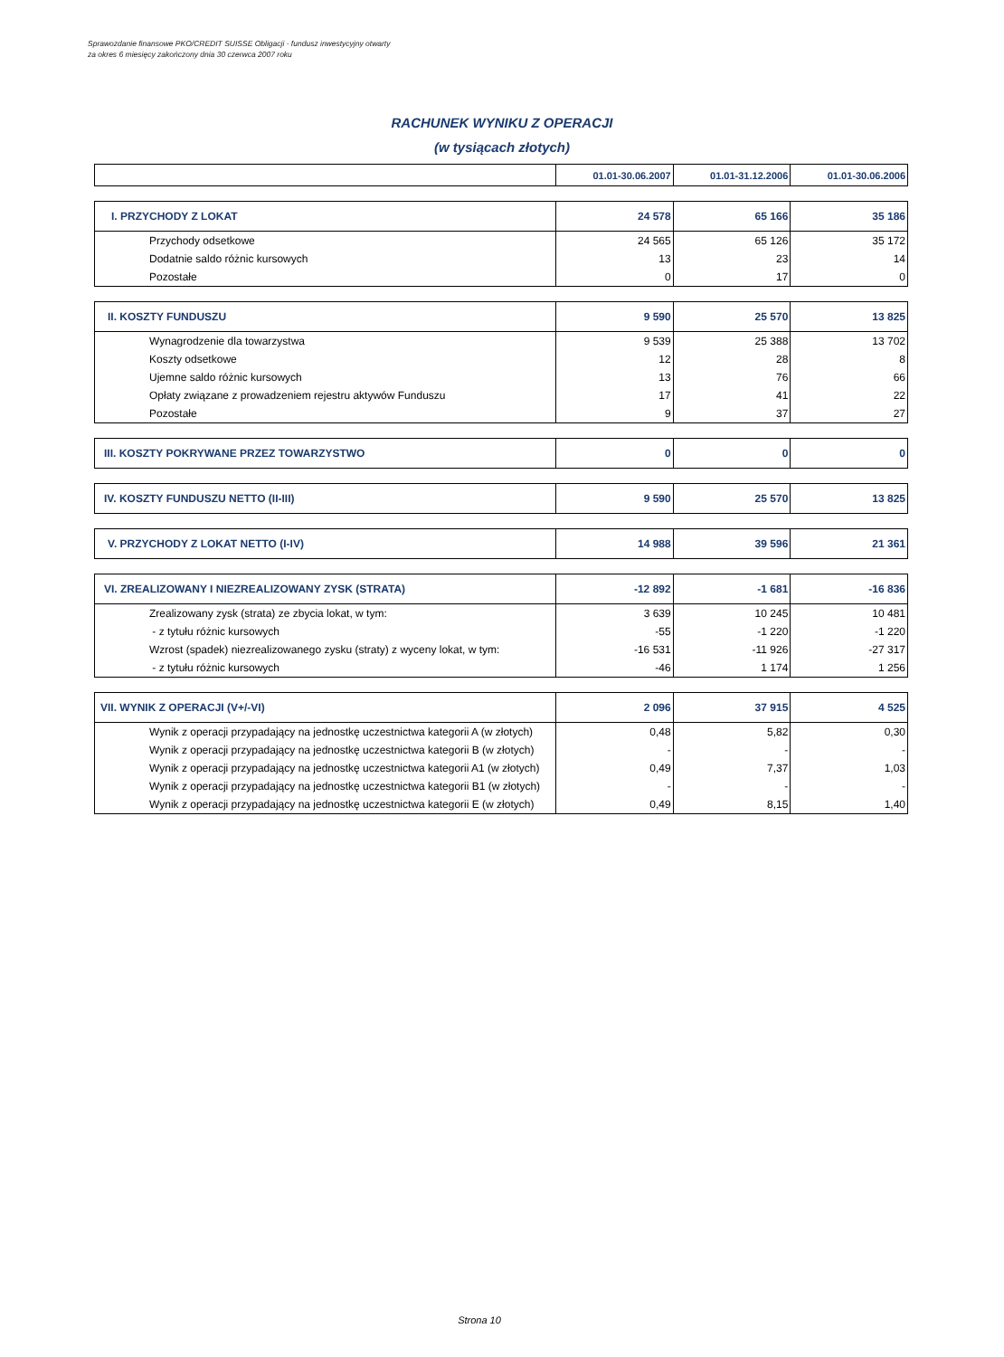Sprawozdanie finansowe PKO/CREDIT SUISSE Obligacji - fundusz inwestycyjny otwarty
za okres 6 miesięcy zakończony dnia 30 czerwca 2007 roku
RACHUNEK WYNIKU Z OPERACJI
(w tysiącach złotych)
| | 01.01-30.06.2007 | 01.01-31.12.2006 | 01.01-30.06.2006 |
| --- | --- | --- | --- |
| I. PRZYCHODY Z LOKAT | 24 578 | 65 166 | 35 186 |
| Przychody odsetkowe | 24 565 | 65 126 | 35 172 |
| Dodatnie saldo różnic kursowych | 13 | 23 | 14 |
| Pozostałe | 0 | 17 | 0 |
| II. KOSZTY FUNDUSZU | 9 590 | 25 570 | 13 825 |
| Wynagrodzenie dla towarzystwa | 9 539 | 25 388 | 13 702 |
| Koszty odsetkowe | 12 | 28 | 8 |
| Ujemne saldo różnic kursowych | 13 | 76 | 66 |
| Opłaty związane z prowadzeniem rejestru aktywów Funduszu | 17 | 41 | 22 |
| Pozostałe | 9 | 37 | 27 |
| III. KOSZTY POKRYWANE PRZEZ TOWARZYSTWO | 0 | 0 | 0 |
| IV. KOSZTY FUNDUSZU NETTO (II-III) | 9 590 | 25 570 | 13 825 |
| V. PRZYCHODY Z LOKAT NETTO (I-IV) | 14 988 | 39 596 | 21 361 |
| VI. ZREALIZOWANY I NIEZREALIZOWANY ZYSK (STRATA) | -12 892 | -1 681 | -16 836 |
| Zrealizowany zysk (strata) ze zbycia lokat, w tym: | 3 639 | 10 245 | 10 481 |
| - z tytułu różnic kursowych | -55 | -1 220 | -1 220 |
| Wzrost (spadek) niezrealizowanego zysku (straty) z wyceny lokat, w tym: | -16 531 | -11 926 | -27 317 |
| - z tytułu różnic kursowych | -46 | 1 174 | 1 256 |
| VII. WYNIK Z OPERACJI (V+/-VI) | 2 096 | 37 915 | 4 525 |
| Wynik z operacji przypadający na jednostkę uczestnictwa kategorii A (w złotych) | 0,48 | 5,82 | 0,30 |
| Wynik z operacji przypadający na jednostkę uczestnictwa kategorii B (w złotych) | - | - | - |
| Wynik z operacji przypadający na jednostkę uczestnictwa kategorii A1 (w złotych) | 0,49 | 7,37 | 1,03 |
| Wynik z operacji przypadający na jednostkę uczestnictwa kategorii B1 (w złotych) | - | - | - |
| Wynik z operacji przypadający na jednostkę uczestnictwa kategorii E (w złotych) | 0,49 | 8,15 | 1,40 |
Strona 10